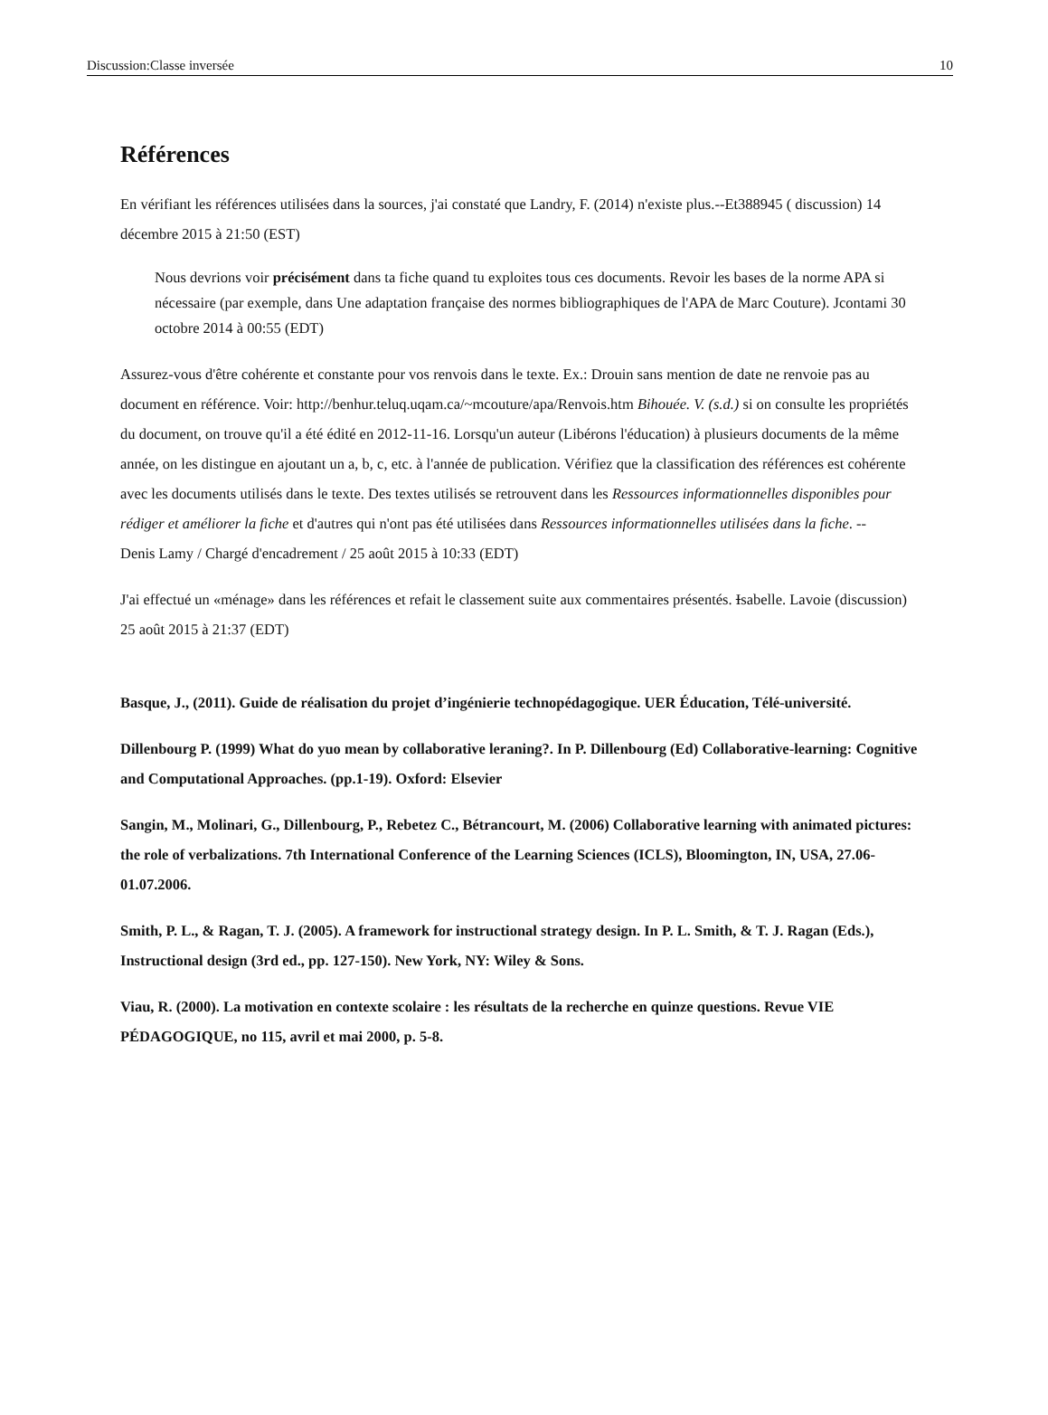Discussion:Classe inversée 10
Références
En vérifiant les références utilisées dans la sources, j'ai constaté que Landry, F. (2014) n'existe plus.--Et388945 ( discussion) 14 décembre 2015 à 21:50 (EST)
Nous devrions voir précisément dans ta fiche quand tu exploites tous ces documents. Revoir les bases de la norme APA si nécessaire (par exemple, dans Une adaptation française des normes bibliographiques de l'APA de Marc Couture). Jcontami 30 octobre 2014 à 00:55 (EDT)
Assurez-vous d'être cohérente et constante pour vos renvois dans le texte. Ex.: Drouin sans mention de date ne renvoie pas au document en référence. Voir: http://benhur.teluq.uqam.ca/~mcouture/apa/Renvois.htm Bihouée. V. (s.d.) si on consulte les propriétés du document, on trouve qu'il a été édité en 2012-11-16. Lorsqu'un auteur (Libérons l'éducation) à plusieurs documents de la même année, on les distingue en ajoutant un a, b, c, etc. à l'année de publication. Vérifiez que la classification des références est cohérente avec les documents utilisés dans le texte. Des textes utilisés se retrouvent dans les Ressources informationnelles disponibles pour rédiger et améliorer la fiche et d'autres qui n'ont pas été utilisées dans Ressources informationnelles utilisées dans la fiche. --
Denis Lamy / Chargé d'encadrement / 25 août 2015 à 10:33 (EDT)
J'ai effectué un «ménage» dans les références et refait le classement suite aux commentaires présentés. Isabelle. Lavoie (discussion) 25 août 2015 à 21:37 (EDT)
Basque, J., (2011). Guide de réalisation du projet d’ingénierie technopédagogique. UER Éducation, Télé-université.
Dillenbourg P. (1999) What do yuo mean by collaborative leraning?. In P. Dillenbourg (Ed) Collaborative-learning: Cognitive and Computational Approaches. (pp.1-19). Oxford: Elsevier
Sangin, M., Molinari, G., Dillenbourg, P., Rebetez C., Bétrancourt, M. (2006) Collaborative learning with animated pictures: the role of verbalizations. 7th International Conference of the Learning Sciences (ICLS), Bloomington, IN, USA, 27.06-01.07.2006.
Smith, P. L., & Ragan, T. J. (2005). A framework for instructional strategy design. In P. L. Smith, & T. J. Ragan (Eds.), Instructional design (3rd ed., pp. 127-150). New York, NY: Wiley & Sons.
Viau, R. (2000). La motivation en contexte scolaire : les résultats de la recherche en quinze questions. Revue VIE PÉDAGOGIQUE, no 115, avril et mai 2000, p. 5-8.